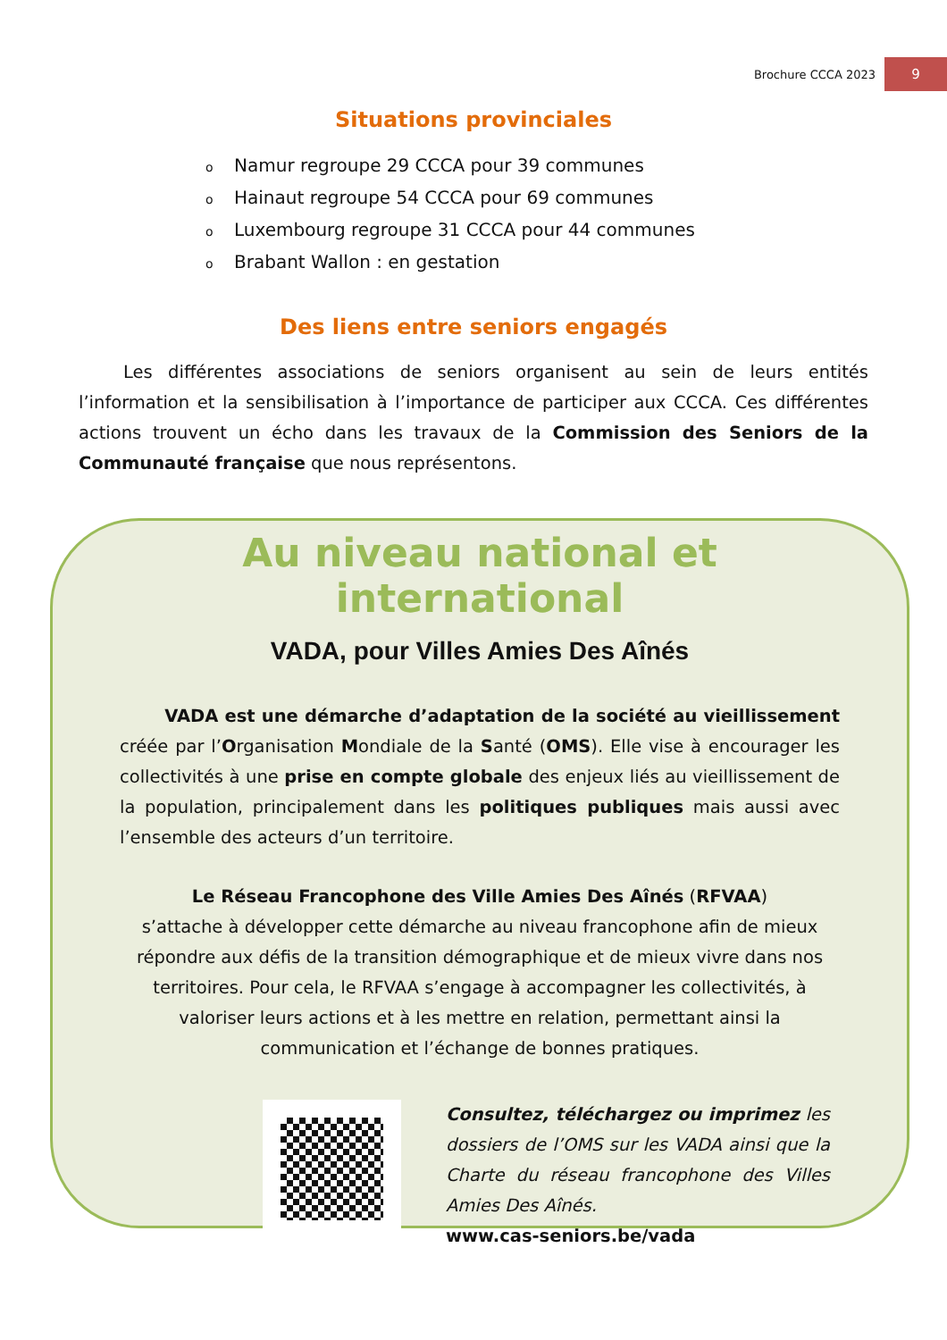Brochure CCCA 2023
9
Situations provinciales
o Namur regroupe 29 CCCA pour 39 communes
o Hainaut regroupe 54 CCCA pour 69 communes
o Luxembourg regroupe 31 CCCA pour 44 communes
o Brabant Wallon : en gestation
Des liens entre seniors engagés
Les différentes associations de seniors organisent au sein de leurs entités l’information et la sensibilisation à l’importance de participer aux CCCA. Ces différentes actions trouvent un écho dans les travaux de la Commission des Seniors de la Communauté française que nous représentons.
Au niveau national et international
VADA, pour Villes Amies Des Aînés
VADA est une démarche d’adaptation de la société au vieillissement créée par l’Organisation Mondiale de la Santé (OMS). Elle vise à encourager les collectivités à une prise en compte globale des enjeux liés au vieillissement de la population, principalement dans les politiques publiques mais aussi avec l’ensemble des acteurs d’un territoire.
Le Réseau Francophone des Ville Amies Des Aînés (RFVAA)
s’attache à développer cette démarche au niveau francophone afin de mieux répondre aux défis de la transition démographique et de mieux vivre dans nos territoires. Pour cela, le RFVAA s’engage à accompagner les collectivités, à valoriser leurs actions et à les mettre en relation, permettant ainsi la communication et l’échange de bonnes pratiques.
Consultez, téléchargez ou imprimez les dossiers de l’OMS sur les VADA ainsi que la Charte du réseau francophone des Villes Amies Des Aînés.
www.cas-seniors.be/vada